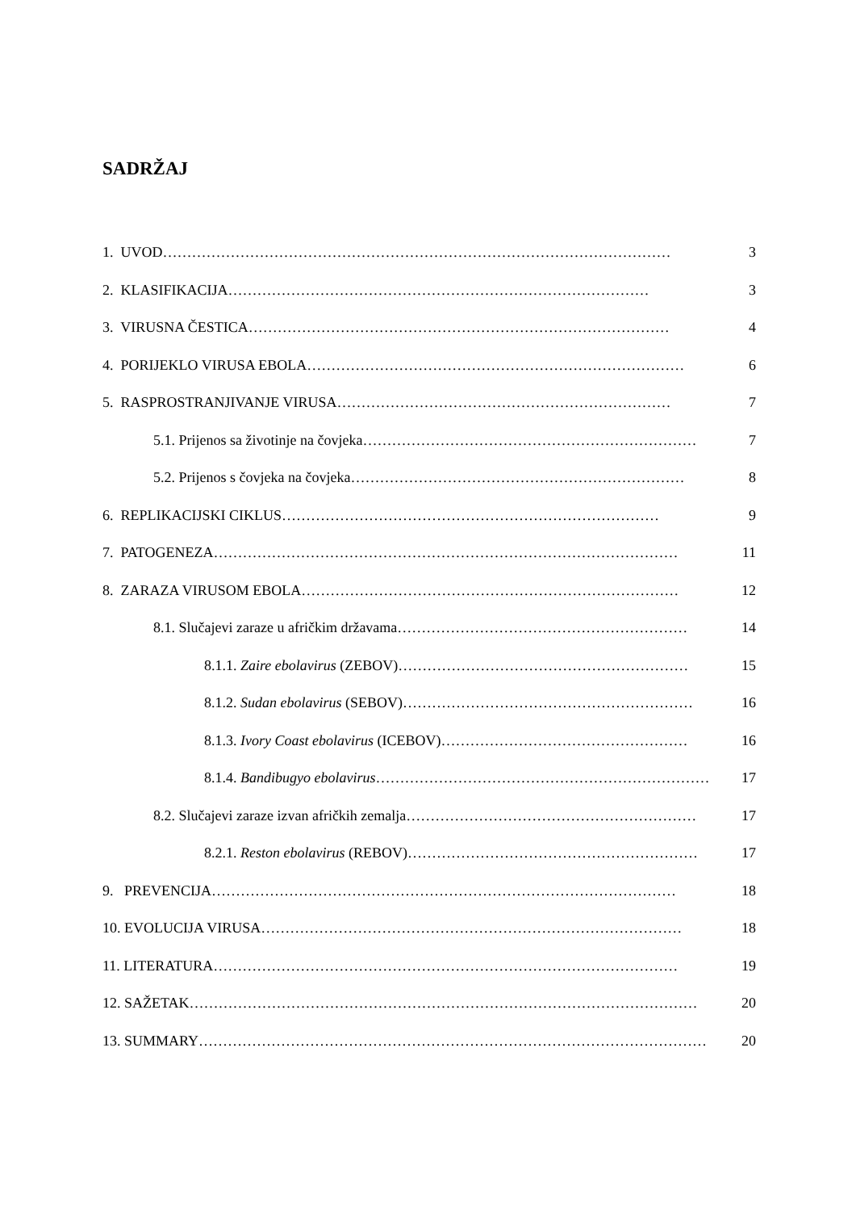SADRŽAJ
1. UVOD …………………………………………………………………………………………… 3
2. KLASIFIKACIJA …………………………………………………………………………… 3
3. VIRUSNA ČESTICA …………………………………………………………………………… 4
4. PORIJEKLO VIRUSA EBOLA …………………………………………………………………… 6
5. RASPROSTRANJIVANJE VIRUSA …………………………………………………………… 7
5.1. Prijenos sa životinje na čovjeka …………………………………………………………… 7
5.2. Prijenos s čovjeka na čovjeka …………………………………………………………… 8
6. REPLIKACIJSKI CIKLUS …………………………………………………………………… 9
7. PATOGENEZA …………………………………………………………………………………… 11
8. ZARAZA VIRUSOM EBOLA …………………………………………………………………… 12
8.1. Slučajevi zaraze u afričkim državama …………………………………………………… 14
8.1.1. Zaire ebolavirus (ZEBOV) …………………………………………………… 15
8.1.2. Sudan ebolavirus (SEBOV) …………………………………………………… 16
8.1.3. Ivory Coast ebolavirus (ICEBOV) …………………………………………… 16
8.1.4. Bandibugyo ebolavirus …………………………………………………………… 17
8.2. Slučajevi zaraze izvan afričkih zemalja …………………………………………………… 17
8.2.1. Reston ebolavirus (REBOV) …………………………………………………… 17
9. PREVENCIJA …………………………………………………………………………………… 18
10. EVOLUCIJA VIRUSA …………………………………………………………………………… 18
11. LITERATURA …………………………………………………………………………………… 19
12. SAŽETAK …………………………………………………………………………………………… 20
13. SUMMARY …………………………………………………………………………………………… 20